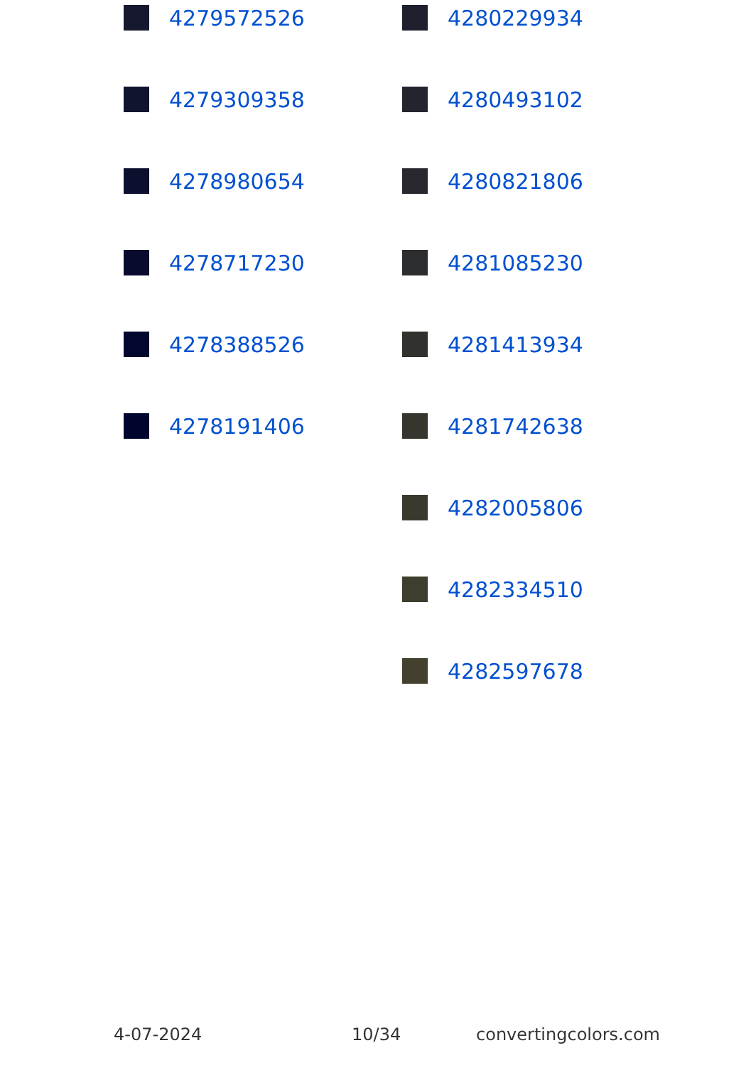4279572526
4279309358
4278980654
4278717230
4278388526
4278191406
4280229934
4280493102
4280821806
4281085230
4281413934
4281742638
4282005806
4282334510
4282597678
4-07-2024 10/34 convertingcolors.com